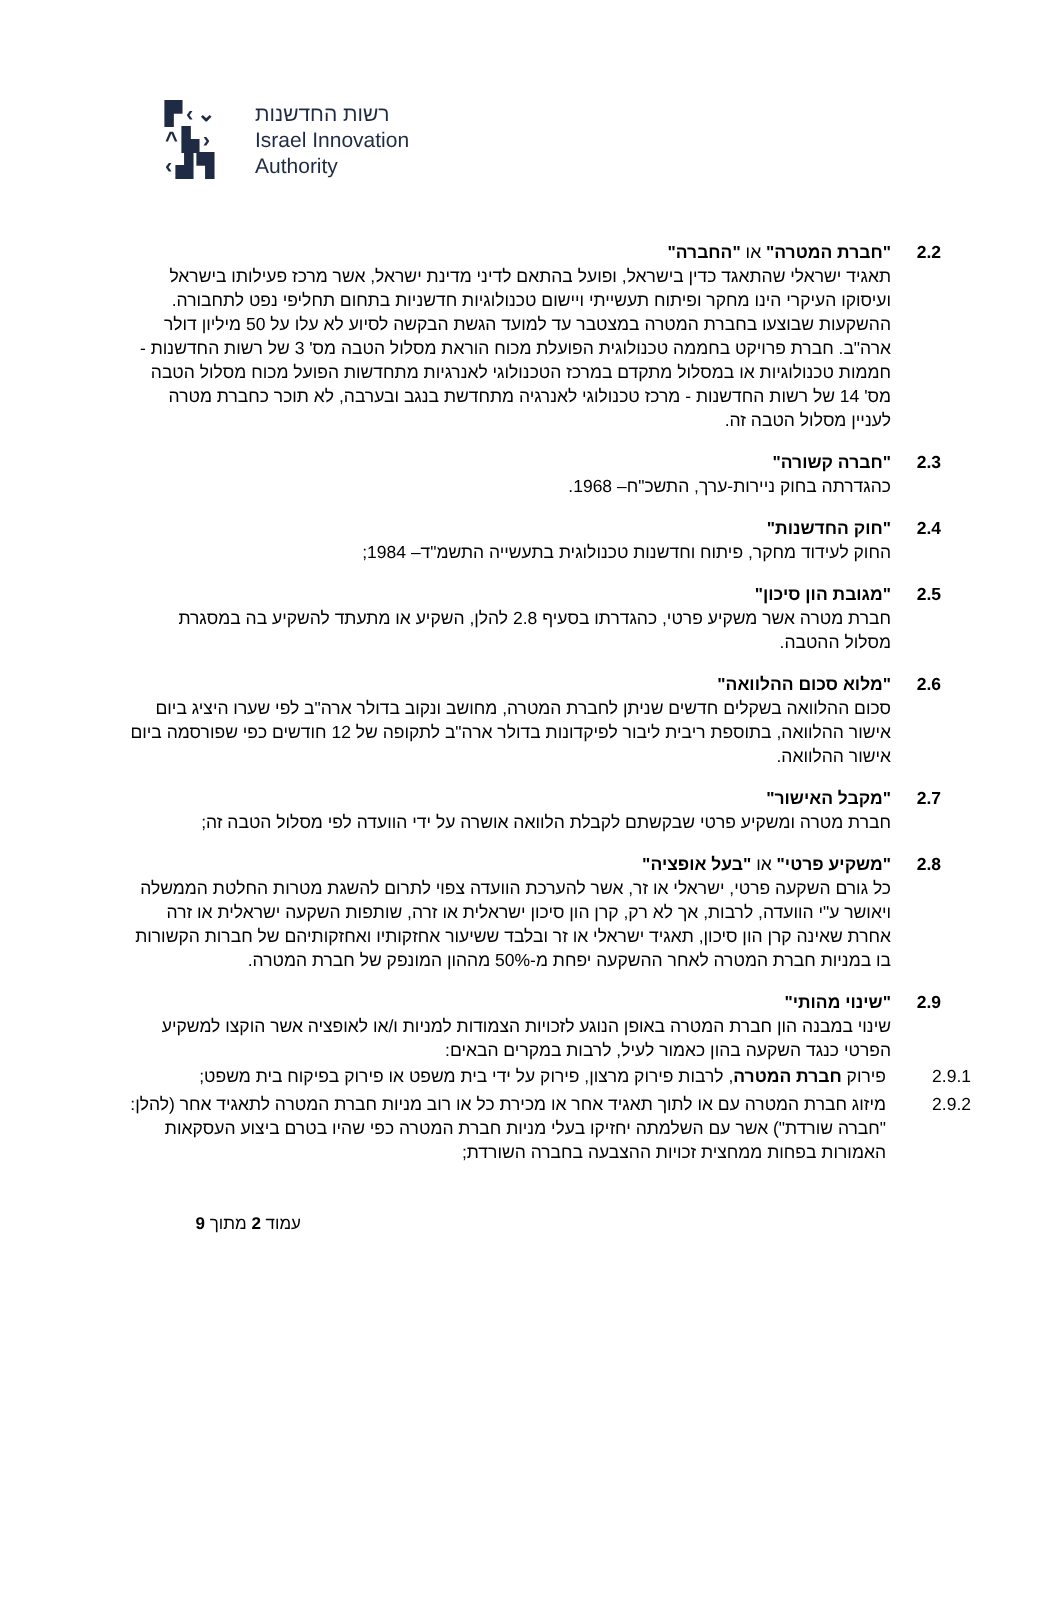▛‹⌄
^▙›
‹▟▜
רשות החדשנות
Israel Innovation
Authority
2.2 "חברת המטרה" או "החברה"
תאגיד ישראלי שהתאגד כדין בישראל, ופועל בהתאם לדיני מדינת ישראל, אשר מרכז פעילותו בישראל ועיסוקו העיקרי הינו מחקר ופיתוח תעשייתי ויישום טכנולוגיות חדשניות בתחום תחליפי נפט לתחבורה. ההשקעות שבוצעו בחברת המטרה במצטבר עד למועד הגשת הבקשה לסיוע לא עלו על 50 מיליון דולר ארה"ב. חברת פרויקט בחממה טכנולוגית הפועלת מכוח הוראת מסלול הטבה מס' 3 של רשות החדשנות - חממות טכנולוגיות או במסלול מתקדם במרכז הטכנולוגי לאנרגיות מתחדשות הפועל מכוח מסלול הטבה מס' 14 של רשות החדשנות - מרכז טכנולוגי לאנרגיה מתחדשת בנגב ובערבה, לא תוכר כחברת מטרה לעניין מסלול הטבה זה.
2.3 "חברה קשורה"
כהגדרתה בחוק ניירות-ערך, התשכ"ח– 1968.
2.4 "חוק החדשנות"
החוק לעידוד מחקר, פיתוח וחדשנות טכנולוגית בתעשייה התשמ"ד– 1984;
2.5 "מגובת הון סיכון"
חברת מטרה אשר משקיע פרטי, כהגדרתו בסעיף 2.8 להלן, השקיע או מתעתד להשקיע בה במסגרת מסלול ההטבה.
2.6 "מלוא סכום ההלוואה"
סכום ההלוואה בשקלים חדשים שניתן לחברת המטרה, מחושב ונקוב בדולר ארה"ב לפי שערו היציג ביום אישור ההלוואה, בתוספת ריבית ליבור לפיקדונות בדולר ארה"ב לתקופה של 12 חודשים כפי שפורסמה ביום אישור ההלוואה.
2.7 "מקבל האישור"
חברת מטרה ומשקיע פרטי שבקשתם לקבלת הלוואה אושרה על ידי הוועדה לפי מסלול הטבה זה;
2.8 "משקיע פרטי" או "בעל אופציה"
כל גורם השקעה פרטי, ישראלי או זר, אשר להערכת הוועדה צפוי לתרום להשגת מטרות החלטת הממשלה ויאושר ע"י הוועדה, לרבות, אך לא רק, קרן הון סיכון ישראלית או זרה, שותפות השקעה ישראלית או זרה אחרת שאינה קרן הון סיכון, תאגיד ישראלי או זר ובלבד ששיעור אחזקותיו ואחזקותיהם של חברות הקשורות בו במניות חברת המטרה לאחר ההשקעה יפחת מ-50% מההון המונפק של חברת המטרה.
2.9 "שינוי מהותי"
שינוי במבנה הון חברת המטרה באופן הנוגע לזכויות הצמודות למניות ו/או לאופציה אשר הוקצו למשקיע הפרטי כנגד השקעה בהון כאמור לעיל, לרבות במקרים הבאים:
2.9.1 פירוק חברת המטרה, לרבות פירוק מרצון, פירוק על ידי בית משפט או פירוק בפיקוח בית משפט;
2.9.2 מיזוג חברת המטרה עם או לתוך תאגיד אחר או מכירת כל או רוב מניות חברת המטרה לתאגיד אחר (להלן: "חברה שורדת") אשר עם השלמתה יחזיקו בעלי מניות חברת המטרה כפי שהיו בטרם ביצוע העסקאות האמורות בפחות ממחצית זכויות ההצבעה בחברה השורדת;
עמוד 2 מתוך 9